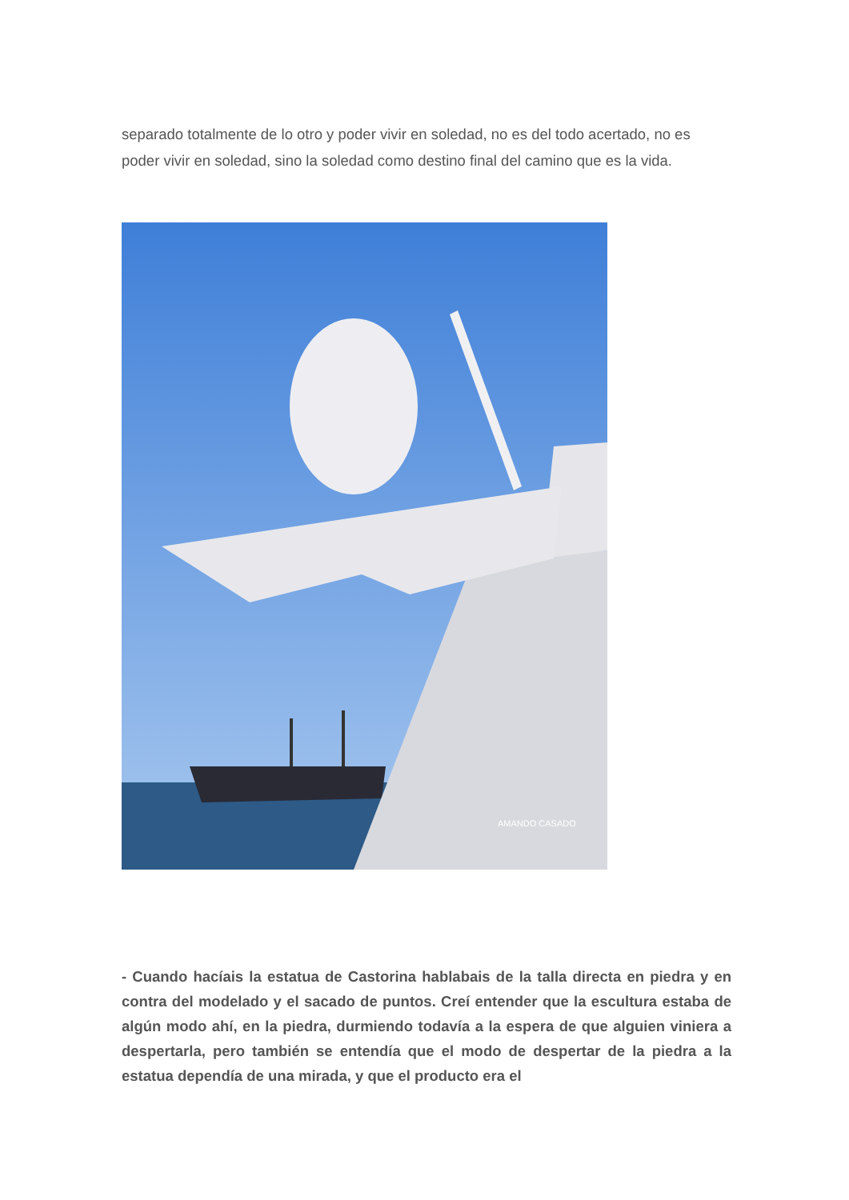separado totalmente de lo otro y poder vivir en soledad, no es del todo acertado, no es poder vivir en soledad, sino la soledad como destino final del camino que es la vida.
AMANDO CASADO
- Cuando hacíais la estatua de Castorina hablabais de la talla directa en piedra y en contra del modelado y el sacado de puntos. Creí entender que la escultura estaba de algún modo ahí, en la piedra, durmiendo todavía a la espera de que alguien viniera a despertarla, pero también se entendía que el modo de despertar de la piedra a la estatua dependía de una mirada, y que el producto era el